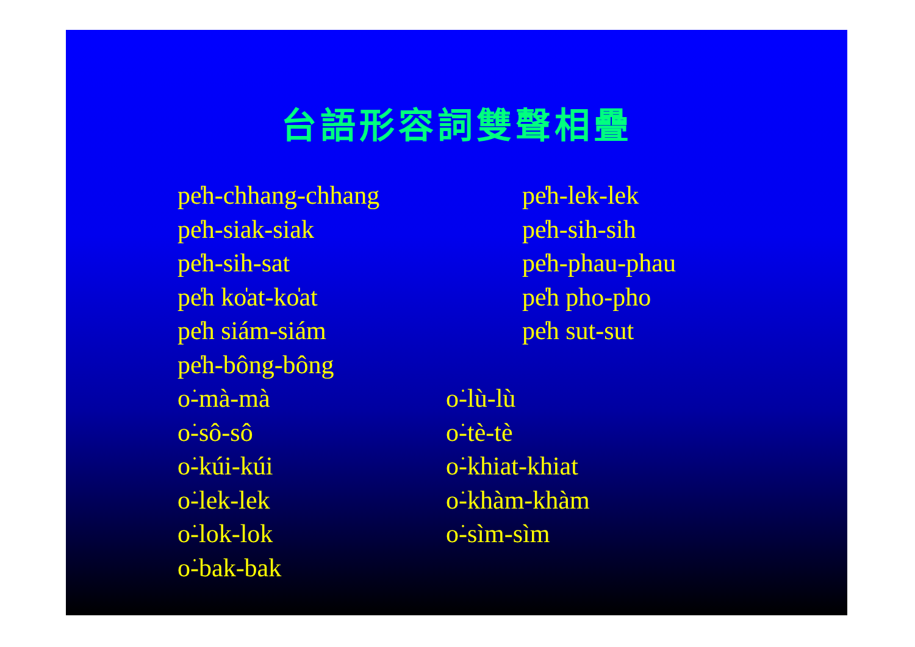台語形容詞雙聲相疊
pe̍h-chhang-chhang pe̍h-lek-lek
pe̍h-siak-siak pe̍h-sih-sih
pe̍h-sih-sat pe̍h-phau-phau
pe̍h kо̍at-kо̍at pe̍h pho-pho
pe̍h siám-siám pe̍h sut-sut
pe̍h-bông-bông
o͘-mà-mà o͘-lù-lù
o͘-sô-sô o͘-tè-tè
o͘-kúi-kúi o͘-khiat-khiat
o͘-lek-lek o͘-khàm-khàm
o͘-lok-lok o͘-sìm-sìm
o͘-bak-bak